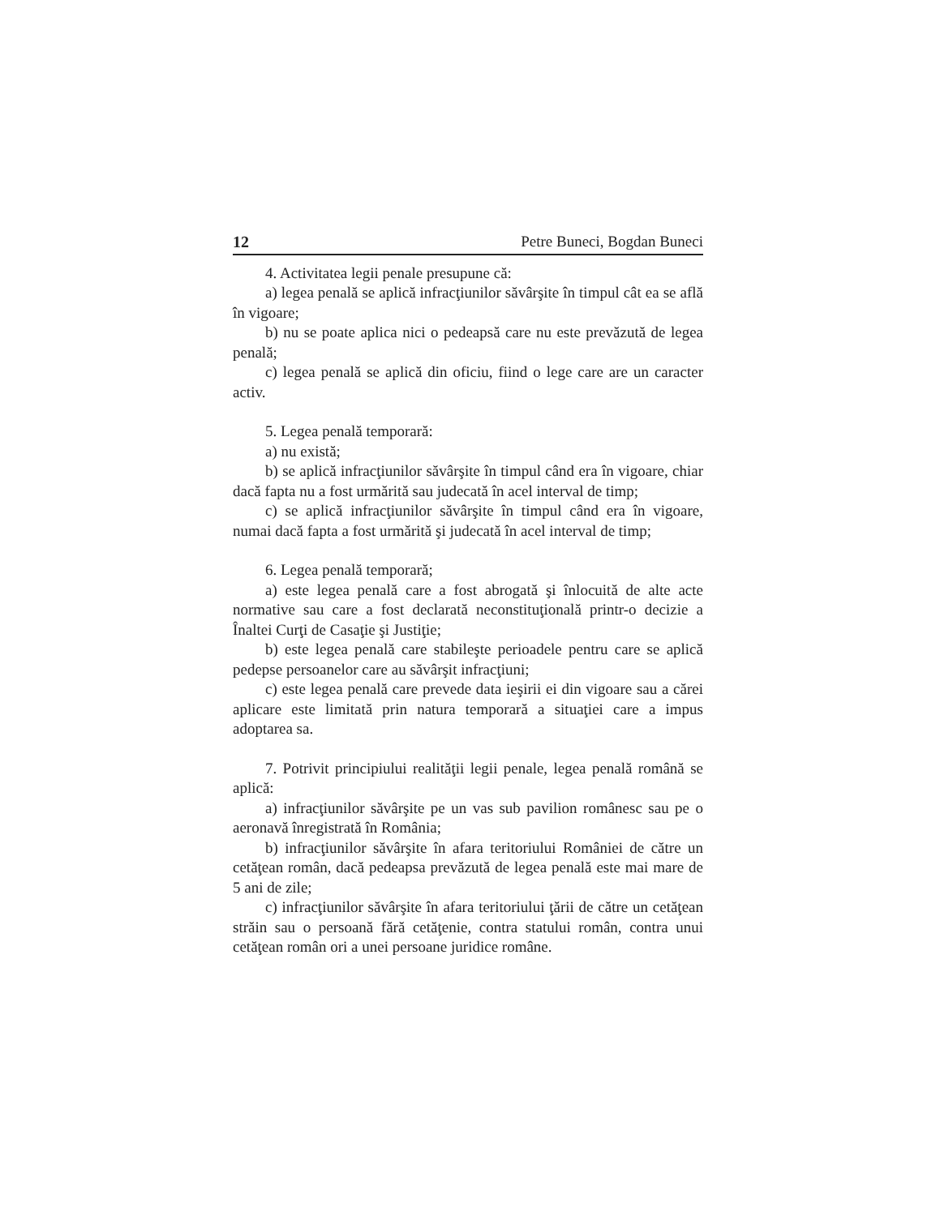12 Petre Buneci, Bogdan Buneci
4. Activitatea legii penale presupune că:
a) legea penală se aplică infracţiunilor săvârşite în timpul cât ea se află în vigoare;
b) nu se poate aplica nici o pedeapsă care nu este prevăzută de legea penală;
c) legea penală se aplică din oficiu, fiind o lege care are un caracter activ.
5. Legea penală temporară:
a) nu există;
b) se aplică infracţiunilor săvârşite în timpul când era în vigoare, chiar dacă fapta nu a fost urmărită sau judecată în acel interval de timp;
c) se aplică infracţiunilor săvârşite în timpul când era în vigoare, numai dacă fapta a fost urmărită şi judecată în acel interval de timp;
6. Legea penală temporară;
a) este legea penală care a fost abrogată şi înlocuită de alte acte normative sau care a fost declarată neconstituţională printr-o decizie a Înaltei Curţi de Casaţie şi Justiţie;
b) este legea penală care stabileşte perioadele pentru care se aplică pedepse persoanelor care au săvârşit infracţiuni;
c) este legea penală care prevede data ieşirii ei din vigoare sau a cărei aplicare este limitată prin natura temporară a situaţiei care a impus adoptarea sa.
7. Potrivit principiului realităţii legii penale, legea penală română se aplică:
a) infracţiunilor săvârşite pe un vas sub pavilion românesc sau pe o aeronavă înregistrată în România;
b) infracţiunilor săvârşite în afara teritoriului României de către un cetăţean român, dacă pedeapsa prevăzută de legea penală este mai mare de 5 ani de zile;
c) infracţiunilor săvârşite în afara teritoriului ţării de către un cetăţean străin sau o persoană fără cetăţenie, contra statului român, contra unui cetăţean român ori a unei persoane juridice române.